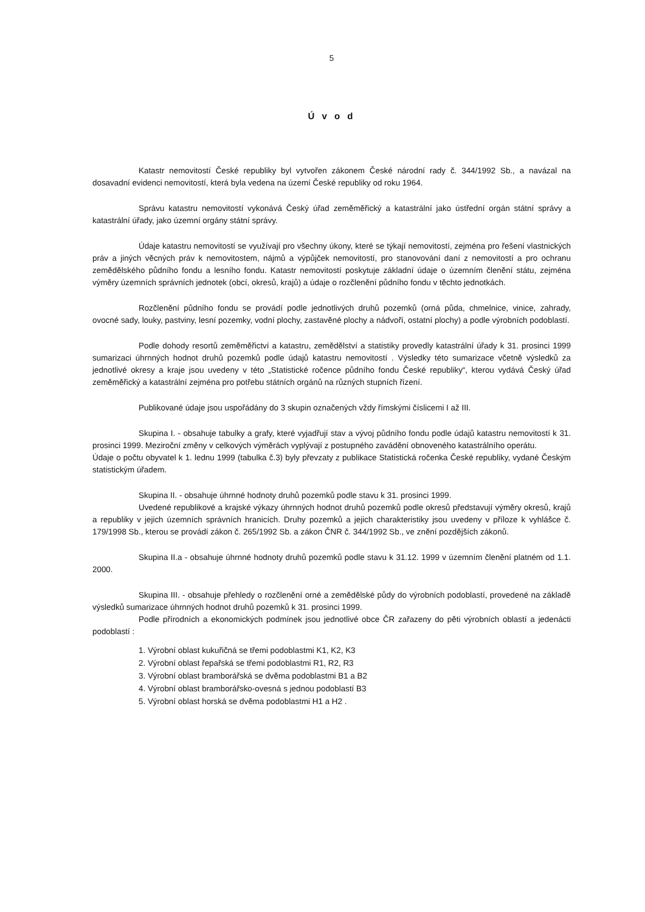5
Ú v o d
Katastr nemovitostí České republiky byl vytvořen zákonem České národní rady č. 344/1992 Sb., a navázal na dosavadní evidenci nemovitostí, která byla vedena na území České republiky od roku 1964.
Správu katastru nemovitostí vykonává Český úřad zeměměřický a katastrální jako ústřední orgán státní správy a katastrální úřady, jako územní orgány státní správy.
Údaje katastru nemovitostí se využívají pro všechny úkony, které se týkají nemovitostí, zejména pro řešení vlastnických práv a jiných věcných práv k nemovitostem, nájmů a výpůjček nemovitostí, pro stanovování daní z nemovitostí a pro ochranu zemědělského půdního fondu a lesního fondu. Katastr nemovitostí poskytuje základní údaje o územním členění státu, zejména výměry územních správních jednotek (obcí, okresů, krajů) a údaje o rozčlenění půdního fondu v těchto jednotkách.
Rozčlenění půdního fondu se provádí podle jednotlivých druhů pozemků (orná půda, chmelnice, vinice, zahrady, ovocné sady, louky, pastviny, lesní pozemky, vodní plochy, zastavěné plochy a nádvoří, ostatní plochy) a podle výrobních podoblastí.
Podle dohody resortů zeměměřictví a katastru, zemědělství a statistiky provedly katastrální úřady k 31. prosinci 1999 sumarizaci úhrnných hodnot druhů pozemků podle údajů katastru nemovitostí . Výsledky této sumarizace včetně výsledků za jednotlivé okresy a kraje jsou uvedeny v této „Statistické ročence půdního fondu České republiky“, kterou vydává Český úřad zeměměřický a katastrální zejména pro potřebu státních orgánů na různých stupních řízení.
Publikované údaje jsou uspořádány do 3 skupin označených vždy římskými číslicemi I až III.
Skupina I. - obsahuje tabulky a grafy, které vyjadřují stav a vývoj půdního fondu podle údajů katastru nemovitostí k 31. prosinci 1999. Meziroční změny v celkových výměrách vyplývají z postupného zavádění obnoveného katastrálního operátu.
Údaje o počtu obyvatel k 1. lednu 1999 (tabulka č.3) byly převzaty z publikace Statistická ročenka České republiky, vydané Českým statistickým úřadem.
Skupina II. - obsahuje úhrnné hodnoty druhů pozemků podle stavu k 31. prosinci 1999.
Uvedené republikové a krajské výkazy úhrnných hodnot druhů pozemků podle okresů představují výměry okresů, krajů a republiky v jejich územních správních hranicích. Druhy pozemků a jejich charakteristiky jsou uvedeny v příloze k vyhlášce č. 179/1998 Sb., kterou se provádí zákon č. 265/1992 Sb. a zákon ČNR č. 344/1992 Sb., ve znění pozdějších zákonů.
Skupina II.a - obsahuje úhrnné hodnoty druhů pozemků podle stavu k 31.12. 1999 v územním členění platném od 1.1. 2000.
Skupina III. - obsahuje přehledy o rozčlenění orné a zemědělské půdy do výrobních podoblastí, provedené na základě výsledků sumarizace úhrnných hodnot druhů pozemků k 31. prosinci 1999.
Podle přírodních a ekonomických podmínek jsou jednotlivé obce ČR zařazeny do pěti výrobních oblastí a jedenácti podoblastí :
1. Výrobní oblast kukuřičná se třemi podoblastmi K1, K2, K3
2. Výrobní oblast řepařská se třemi podoblastmi R1, R2, R3
3. Výrobní oblast bramborářská se dvěma podoblastmi B1 a B2
4. Výrobní oblast bramborářsko-ovesná s jednou podoblastí B3
5. Výrobní oblast horská se dvěma podoblastmi H1 a H2 .